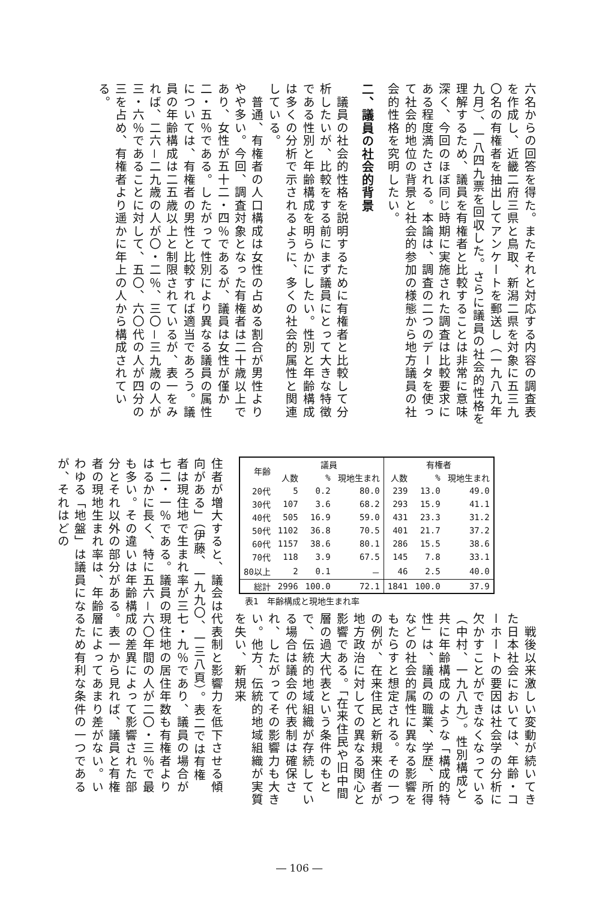六名からの回答を得た。またそれと対応する内容の調査表を作成し、近畿二府三県と鳥取、新潟二県を対象に五三九〇名の有権者を抽出してアンケートを郵送し（一九八九年九月）、一八四九票を回収した。さらに議員の社会的性格を理解するため、議員を有権者と比較することは非常に意味深く、今回のほぼ同じ時期に実施された調査は比較要求にある程度満たされる。本論は、調査の二つのデータを使って社会的地位の背景と社会的参加の様態から地方議員の社会的性格を究明したい。
二、議員の社会的背景
　議員の社会的性格を説明するために有権者と比較して分析したいが、比較をする前にまず議員にとって大きな特徴である性別と年齢構成を明らかにしたい。性別と年齢構成は多くの分析で示されるように、多くの社会的属性と関連している。
　普通、有権者の人口構成は女性の占める割合が男性よりやや多い。今回、調査対象となった有権者は二十歳以上であり、女性が五十二・四％であるが、議員は女性が僅か二・五％である。したがって性別により異なる議員の属性については、有権者の男性と比較すれば適当であろう。議員の年齢構成は二五歳以上と制限されているが、表一をみれば、二六－二九歳の人が〇・二％、三〇－三九歳の人が三・六％であることに対して、五〇、六〇代の人が四分の三を占め、有権者より遥かに年上の人から構成されている。
| 年齢 | 議員 | | | 有権者 | | |
| --- | --- | --- | --- | --- | --- | --- |
| | 人数 | % | 現地生まれ | 人数 | % | 現地生まれ |
| 20代 | 5 | 0.2 | 80.0 | 239 | 13.0 | 49.0 |
| 30代 | 107 | 3.6 | 68.2 | 293 | 15.9 | 41.1 |
| 40代 | 505 | 16.9 | 59.0 | 431 | 23.3 | 31.2 |
| 50代 | 1102 | 36.8 | 70.5 | 401 | 21.7 | 37.2 |
| 60代 | 1157 | 38.6 | 80.1 | 286 | 15.5 | 38.6 |
| 70代 | 118 | 3.9 | 67.5 | 145 | 7.8 | 33.1 |
| 80以上 | 2 | 0.1 | － | 46 | 2.5 | 40.0 |
| 総計 | 2996 | 100.0 | 72.1 | 1841 | 100.0 | 37.9 |
表1　年齢構成と現地生まれ率
　戦後以来激しい変動が続いてきた日本社会においては、年齢・コーホートの要因は社会学の分析に欠かすことができなくなっている（中村、一九八九）。性別構成と共に年齢構成のような「構成的特性」は、議員の職業、学歴、所得などの社会的属性に異なる影響をもたらすと想定される。その一つの例が、在来住民と新規来住者が地方政治に対しての異なる関心と影響である。「在来住民や旧中間層の過大代表という条件のもとで、伝統的地域組織が存続している場合は議会の代表制は確保され、したがってその影響力も大きい。他方、伝統的地域組織が実質を失い、新規来
住者が増大すると、議会は代表制と影響力を低下させる傾向がある」（伊藤、一九九〇、一三八頁）。表二では有権者は現住地で生まれ率が三七・九％であり、議員の場合が七二・一％である。議員の現住地の居住年数も有権者よりはるかに長く、特に五六－六〇年間の人が二〇・三％で最も多い。その違いは年齢構成の差異によって影響された部分とそれ以外の部分がある。表一から見れば、議員と有権者の現地生まれ率は、年齢層によってあまり差がない。いわゆる「地盤」は議員になるため有利な条件の一つであるが、それはどの
― 106 ―